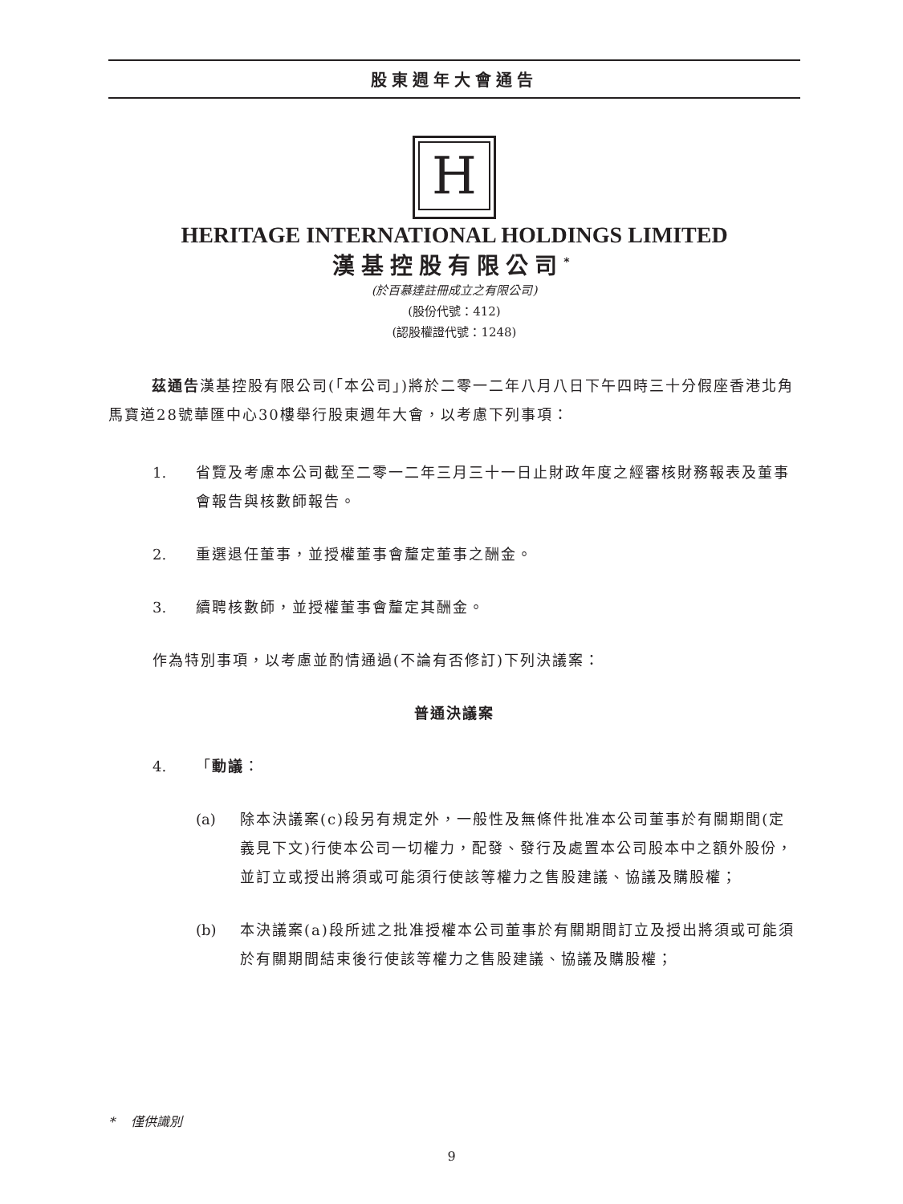股東週年大會通告
H
HERITAGE INTERNATIONAL HOLDINGS LIMITED
漢基控股有限公司<sup>*</sup>
(於百慕達註冊成立之有限公司)
(股份代號：412)
(認股權證代號：1248)
茲通告漢基控股有限公司(「本公司」)將於二零一二年八月八日下午四時三十分假座香港北角馬寶道28號華匯中心30樓舉行股東週年大會，以考慮下列事項：
1. 省覽及考慮本公司截至二零一二年三月三十一日止財政年度之經審核財務報表及董事會報告與核數師報告。
2. 重選退任董事，並授權董事會釐定董事之酬金。
3. 續聘核數師，並授權董事會釐定其酬金。
作為特別事項，以考慮並酌情通過(不論有否修訂)下列決議案：
普通決議案
4. 「動議：
(a) 除本決議案(c)段另有規定外，一般性及無條件批准本公司董事於有關期間(定義見下文)行使本公司一切權力，配發、發行及處置本公司股本中之額外股份，並訂立或授出將須或可能須行使該等權力之售股建議、協議及購股權；
(b) 本決議案(a)段所述之批准授權本公司董事於有關期間訂立及授出將須或可能須於有關期間結束後行使該等權力之售股建議、協議及購股權；
* 僅供識別
9